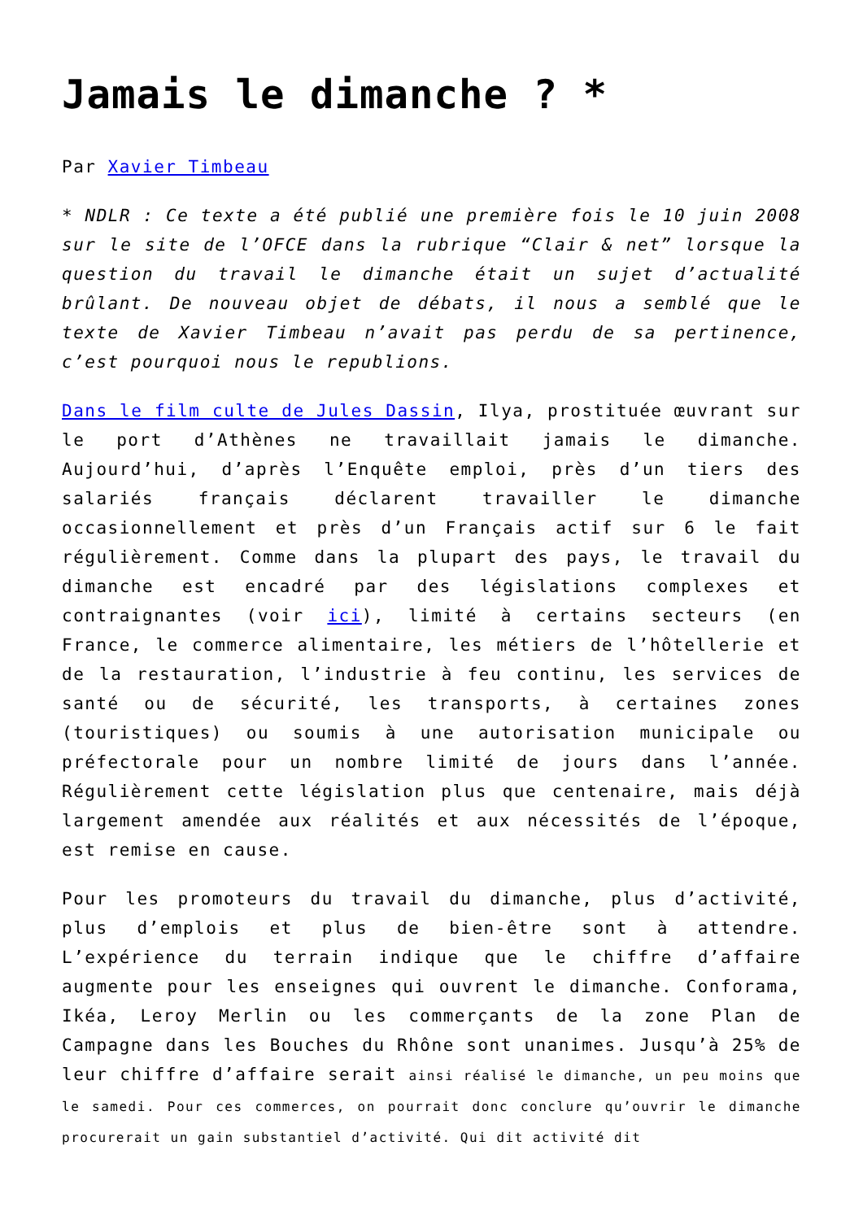Jamais le dimanche ? *
Par Xavier Timbeau
* NDLR : Ce texte a été publié une première fois le 10 juin 2008 sur le site de l’OFCE dans la rubrique “Clair & net” lorsque la question du travail le dimanche était un sujet d’actualité brûlant. De nouveau objet de débats, il nous a semblé que le texte de Xavier Timbeau n’avait pas perdu de sa pertinence, c’est pourquoi nous le republions.
Dans le film culte de Jules Dassin, Ilya, prostituée œuvrant sur le port d’Athènes ne travaillait jamais le dimanche. Aujourd’hui, d’après l’Enquête emploi, près d’un tiers des salariés français déclarent travailler le dimanche occasionnellement et près d’un Français actif sur 6 le fait régulièrement. Comme dans la plupart des pays, le travail du dimanche est encadré par des législations complexes et contraignantes (voir ici), limité à certains secteurs (en France, le commerce alimentaire, les métiers de l’hôtellerie et de la restauration, l’industrie à feu continu, les services de santé ou de sécurité, les transports, à certaines zones (touristiques) ou soumis à une autorisation municipale ou préfectorale pour un nombre limité de jours dans l’année. Régulièrement cette législation plus que centenaire, mais déjà largement amendée aux réalités et aux nécessités de l’époque, est remise en cause.
Pour les promoteurs du travail du dimanche, plus d’activité, plus d’emplois et plus de bien-être sont à attendre. L’expérience du terrain indique que le chiffre d’affaire augmente pour les enseignes qui ouvrent le dimanche. Conforama, Ikéa, Leroy Merlin ou les commerçants de la zone Plan de Campagne dans les Bouches du Rhône sont unanimes. Jusqu’à 25% de leur chiffre d’affaire serait ainsi réalisé le dimanche, un peu moins que le samedi. Pour ces commerces, on pourrait donc conclure qu’ouvrir le dimanche procurerait un gain substantiel d’activité. Qui dit activité dit